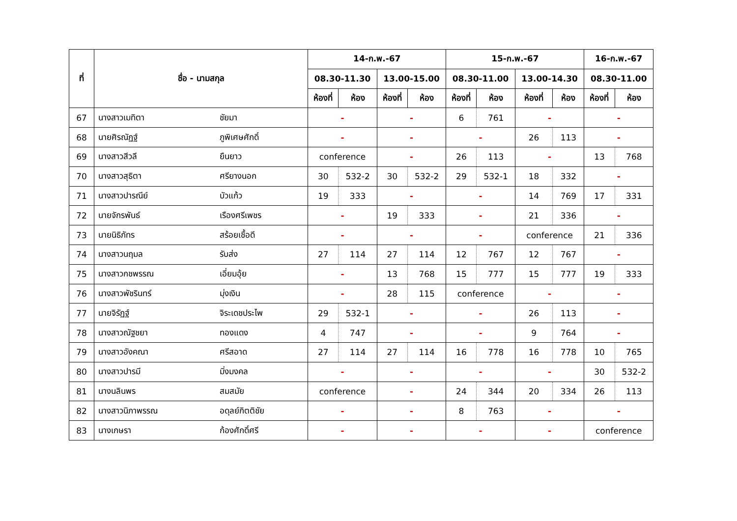| ที่ | ชื่อ - นามสกุล | | 14-ก.พ.-67 | | | | 15-ก.พ.-67 | | | | 16-ก.พ.-67 | |
| --- | --- | --- | --- | --- | --- | --- | --- | --- | --- | --- | --- | --- |
| | | | 08.30-11.30 | | 13.00-15.00 | | 08.30-11.00 | | 13.00-14.30 | | 08.30-11.00 | |
| | | | ห้องที่ | ห้อง | ห้องที่ | ห้อง | ห้องที่ | ห้อง | ห้องที่ | ห้อง | ห้องที่ | ห้อง |
| 67 | นางสาวเมทิตา | ชัยมา | - | | - | | 6 | 761 | - | | - | |
| 68 | นายศิรณัฏฐ์ | ภูพิเศษศักดิ์ | - | | - | | - | | 26 | 113 | - | |
| 69 | นางสาวสีวลี | ยืนยาว | conference | | - | | 26 | 113 | - | | 13 | 768 |
| 70 | นางสาวสุธิตา | ศรียางนอก | 30 | 532-2 | 30 | 532-2 | 29 | 532-1 | 18 | 332 | - | |
| 71 | นางสาวปารณีย์ | บัวแก้ว | 19 | 333 | - | | - | | 14 | 769 | 17 | 331 |
| 72 | นายจักรพันธ์ | เรืองศรีเพชร | - | | 19 | 333 | - | | 21 | 336 | - | |
| 73 | นายนิธิภัทร | สร้อยเชื้อดี | - | | - | | - | | conference | | 21 | 336 |
| 74 | นางสาวนฤมล | รับส่ง | 27 | 114 | 27 | 114 | 12 | 767 | 12 | 767 | - | |
| 75 | นางสาวกชพรรณ | เอี่ยมอุ้ย | - | | 13 | 768 | 15 | 777 | 15 | 777 | 19 | 333 |
| 76 | นางสาวพัชรินทร์ | มุ่งเงิน | - | | 28 | 115 | conference | | - | | - | |
| 77 | นายจิรัฏฐ์ | จิระเดชประไพ | 29 | 532-1 | - | | - | | 26 | 113 | - | |
| 78 | นางสาวณัฐชยา | ทองแดง | 4 | 747 | - | | - | | 9 | 764 | - | |
| 79 | นางสาวอังคณา | ศรีสอาด | 27 | 114 | 27 | 114 | 16 | 778 | 16 | 778 | 10 | 765 |
| 80 | นางสาวปารมี | มิ่งมงคล | - | | - | | - | | - | | 30 | 532-2 |
| 81 | นางนลินพร | สมสมัย | conference | | - | | 24 | 344 | 20 | 334 | 26 | 113 |
| 82 | นางสาวนิภาพรรณ | อดุลย์กิตติชัย | - | | - | | 8 | 763 | - | | - | |
| 83 | นางเกษรา | ก้องศักดิ์ศรี | - | | - | | - | | - | | conference | |